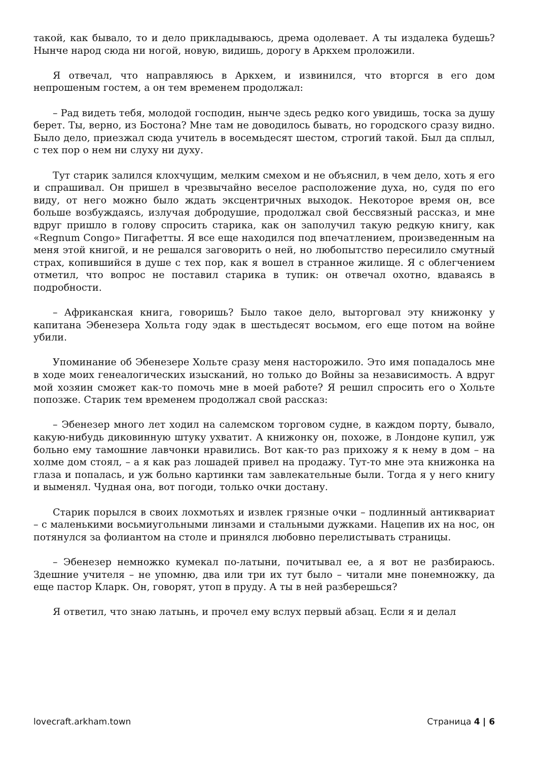такой, как бывало, то и дело прикладываюсь, дрема одолевает. А ты издалека будешь? Нынче народ сюда ни ногой, новую, видишь, дорогу в Аркхем проложили.
Я отвечал, что направляюсь в Аркхем, и извинился, что вторгся в его дом непрошеным гостем, а он тем временем продолжал:
– Рад видеть тебя, молодой господин, нынче здесь редко кого увидишь, тоска за душу берет. Ты, верно, из Бостона? Мне там не доводилось бывать, но городского сразу видно. Было дело, приезжал сюда учитель в восемьдесят шестом, строгий такой. Был да сплыл, с тех пор о нем ни слуху ни духу.
Тут старик залился клохчущим, мелким смехом и не объяснил, в чем дело, хоть я его и спрашивал. Он пришел в чрезвычайно веселое расположение духа, но, судя по его виду, от него можно было ждать эксцентричных выходок. Некоторое время он, все больше возбуждаясь, излучая добродушие, продолжал свой бессвязный рассказ, и мне вдруг пришло в голову спросить старика, как он заполучил такую редкую книгу, как «Regnum Congo» Пигафетты. Я все еще находился под впечатлением, произведенным на меня этой книгой, и не решался заговорить о ней, но любопытство пересилило смутный страх, копившийся в душе с тех пор, как я вошел в странное жилище. Я с облегчением отметил, что вопрос не поставил старика в тупик: он отвечал охотно, вдаваясь в подробности.
– Африканская книга, говоришь? Было такое дело, выторговал эту книжонку у капитана Эбенезера Хольта году эдак в шестьдесят восьмом, его еще потом на войне убили.
Упоминание об Эбенезере Хольте сразу меня насторожило. Это имя попадалось мне в ходе моих генеалогических изысканий, но только до Войны за независимость. А вдруг мой хозяин сможет как-то помочь мне в моей работе? Я решил спросить его о Хольте попозже. Старик тем временем продолжал свой рассказ:
– Эбенезер много лет ходил на салемском торговом судне, в каждом порту, бывало, какую-нибудь диковинную штуку ухватит. А книжонку он, похоже, в Лондоне купил, уж больно ему тамошние лавчонки нравились. Вот как-то раз прихожу я к нему в дом – на холме дом стоял, – а я как раз лошадей привел на продажу. Тут-то мне эта книжонка на глаза и попалась, и уж больно картинки там завлекательные были. Тогда я у него книгу и выменял. Чудная она, вот погоди, только очки достану.
Старик порылся в своих лохмотьях и извлек грязные очки – подлинный антиквариат – с маленькими восьмиугольными линзами и стальными дужками. Нацепив их на нос, он потянулся за фолиантом на столе и принялся любовно перелистывать страницы.
– Эбенезер немножко кумекал по-латыни, почитывал ее, а я вот не разбираюсь. Здешние учителя – не упомню, два или три их тут было – читали мне понемножку, да еще пастор Кларк. Он, говорят, утоп в пруду. А ты в ней разберешься?
Я ответил, что знаю латынь, и прочел ему вслух первый абзац. Если я и делал
lovecraft.arkham.town Страница 4 | 6